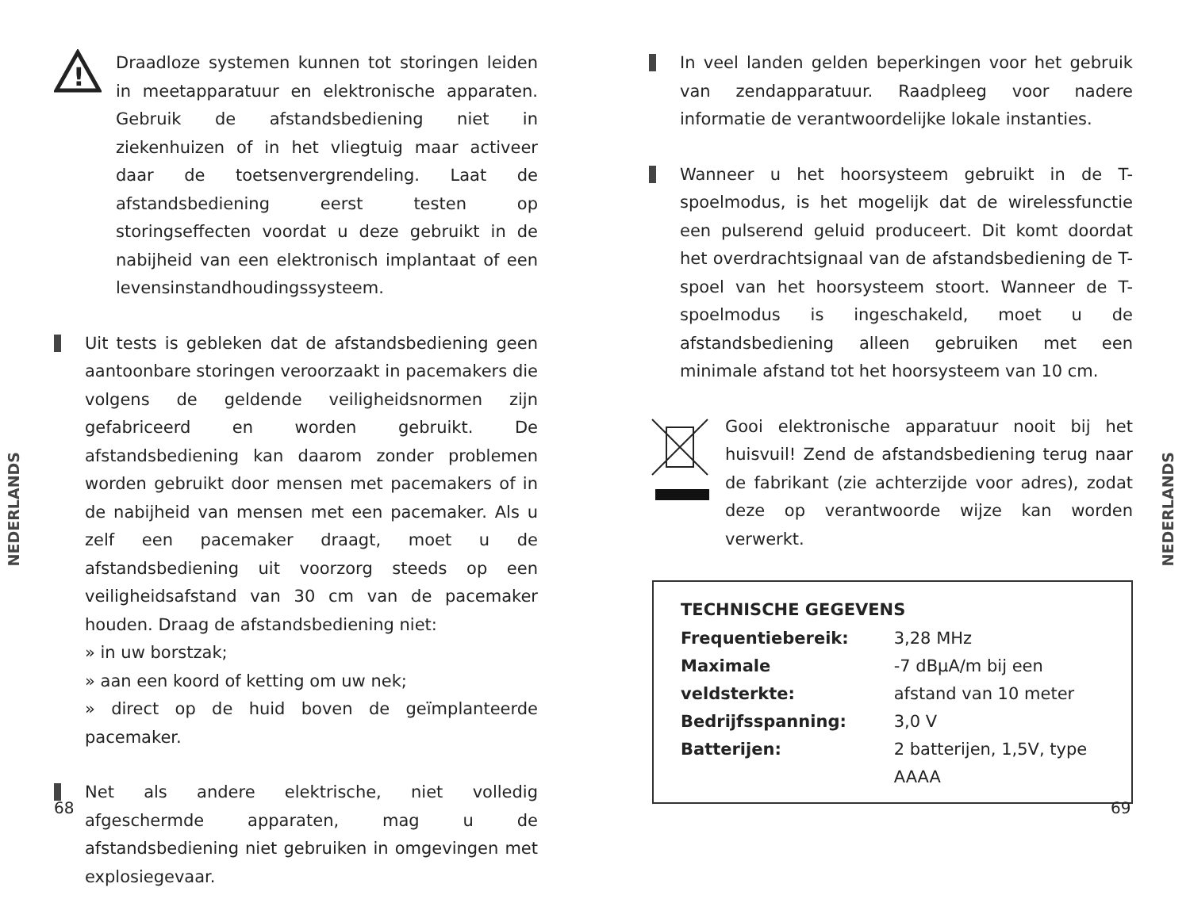!
Draadloze systemen kunnen tot storingen leiden in meetapparatuur en elektronische apparaten. Gebruik de afstandsbediening niet in ziekenhuizen of in het vliegtuig maar activeer daar de toetsenvergrendeling. Laat de afstandsbediening eerst testen op storingseffecten voordat u deze gebruikt in de nabijheid van een elektronisch implantaat of een levensinstandhoudingssysteem.
Uit tests is gebleken dat de afstandsbediening geen aantoonbare storingen veroorzaakt in pacemakers die volgens de geldende veiligheidsnormen zijn gefabriceerd en worden gebruikt. De afstandsbediening kan daarom zonder problemen worden gebruikt door mensen met pacemakers of in de nabijheid van mensen met een pacemaker. Als u zelf een pacemaker draagt, moet u de afstandsbediening uit voorzorg steeds op een veiligheidsafstand van 30 cm van de pacemaker houden. Draag de afstandsbediening niet:
» in uw borstzak;
» aan een koord of ketting om uw nek;
» direct op de huid boven de geïmplanteerde pacemaker.
Net als andere elektrische, niet volledig afgeschermde apparaten, mag u de afstandsbediening niet gebruiken in omgevingen met explosiegevaar.
NEDERLANDS
68
In veel landen gelden beperkingen voor het gebruik van zendapparatuur. Raadpleeg voor nadere informatie de verantwoordelijke lokale instanties.
Wanneer u het hoorsysteem gebruikt in de T-spoelmodus, is het mogelijk dat de wirelessfunctie een pulserend geluid produceert. Dit komt doordat het overdrachtsignaal van de afstandsbediening de T-spoel van het hoorsysteem stoort. Wanneer de T-spoelmodus is ingeschakeld, moet u de afstandsbediening alleen gebruiken met een minimale afstand tot het hoorsysteem van 10 cm.
Gooi elektronische apparatuur nooit bij het huisvuil! Zend de afstandsbediening terug naar de fabrikant (zie achterzijde voor adres), zodat deze op verantwoorde wijze kan worden verwerkt.
TECHNISCHE GEGEVENS
| Frequentiebereik: | 3,28 MHz |
| Maximale veldsterkte: | -7 dBµA/m bij een afstand van 10 meter |
| Bedrijfsspanning: | 3,0 V |
| Batterijen: | 2 batterijen, 1,5V, type AAAA |
NEDERLANDS
69